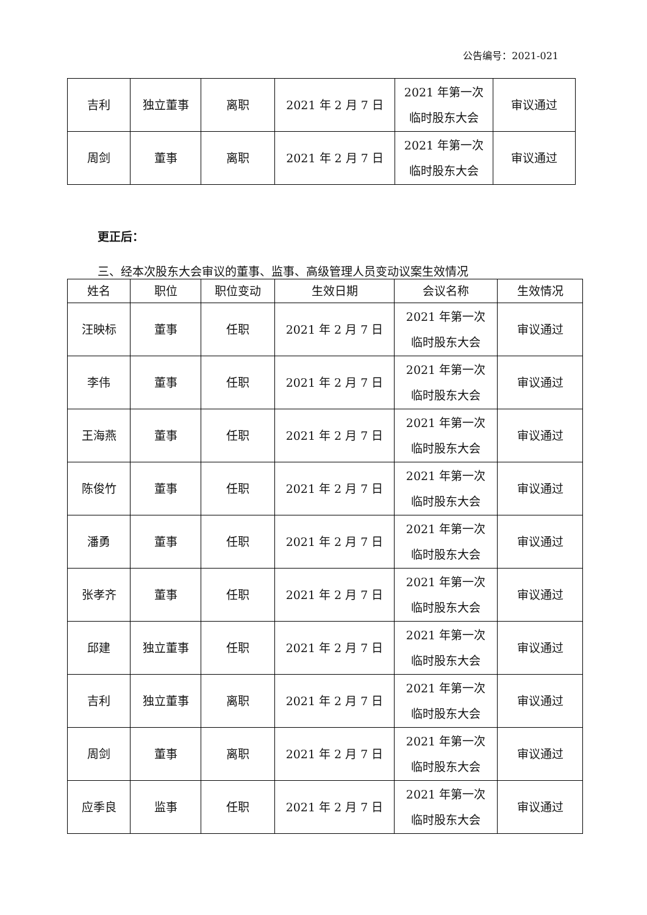公告编号：2021-021
| 吉利 | 独立董事 | 离职 | 2021 年 2 月 7 日 | 2021 年第一次 临时股东大会 | 审议通过 |
| 周剑 | 董事 | 离职 | 2021 年 2 月 7 日 | 2021 年第一次 临时股东大会 | 审议通过 |
更正后：
三、经本次股东大会审议的董事、监事、高级管理人员变动议案生效情况
| 姓名 | 职位 | 职位变动 | 生效日期 | 会议名称 | 生效情况 |
| --- | --- | --- | --- | --- | --- |
| 汪映标 | 董事 | 任职 | 2021 年 2 月 7 日 | 2021 年第一次 临时股东大会 | 审议通过 |
| 李伟 | 董事 | 任职 | 2021 年 2 月 7 日 | 2021 年第一次 临时股东大会 | 审议通过 |
| 王海燕 | 董事 | 任职 | 2021 年 2 月 7 日 | 2021 年第一次 临时股东大会 | 审议通过 |
| 陈俊竹 | 董事 | 任职 | 2021 年 2 月 7 日 | 2021 年第一次 临时股东大会 | 审议通过 |
| 潘勇 | 董事 | 任职 | 2021 年 2 月 7 日 | 2021 年第一次 临时股东大会 | 审议通过 |
| 张孝齐 | 董事 | 任职 | 2021 年 2 月 7 日 | 2021 年第一次 临时股东大会 | 审议通过 |
| 邱建 | 独立董事 | 任职 | 2021 年 2 月 7 日 | 2021 年第一次 临时股东大会 | 审议通过 |
| 吉利 | 独立董事 | 离职 | 2021 年 2 月 7 日 | 2021 年第一次 临时股东大会 | 审议通过 |
| 周剑 | 董事 | 离职 | 2021 年 2 月 7 日 | 2021 年第一次 临时股东大会 | 审议通过 |
| 应季良 | 监事 | 任职 | 2021 年 2 月 7 日 | 2021 年第一次 临时股东大会 | 审议通过 |